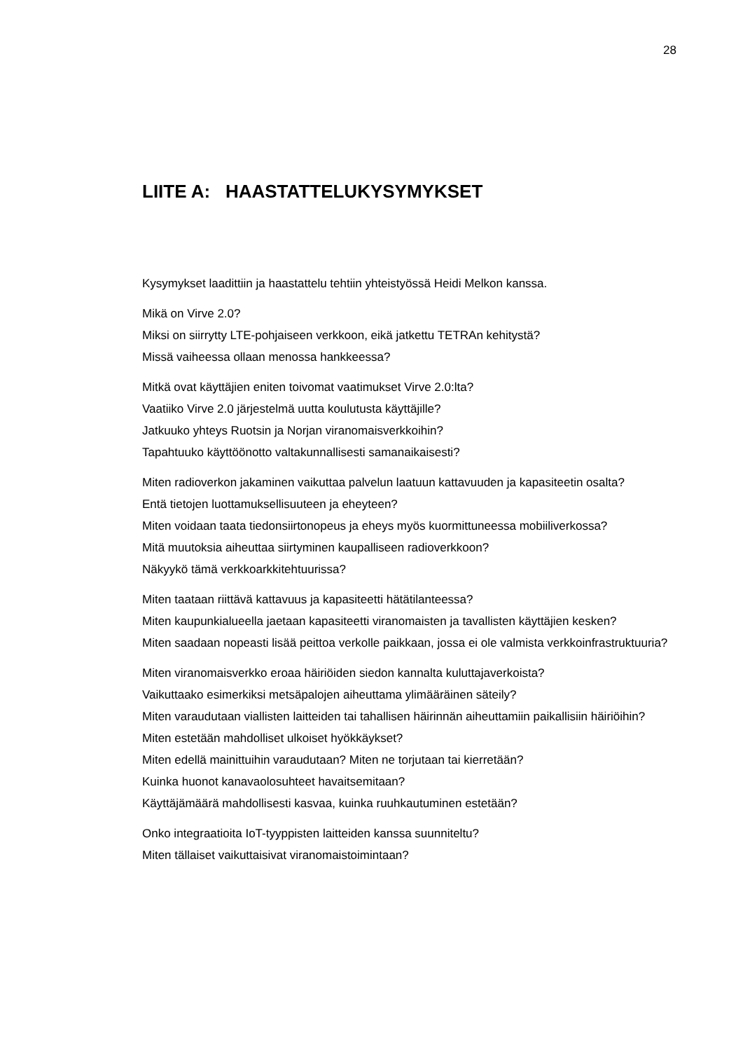28
LIITE A: HAASTATTELUKYSYMYKSET
Kysymykset laadittiin ja haastattelu tehtiin yhteistyössä Heidi Melkon kanssa.
Mikä on Virve 2.0?
Miksi on siirrytty LTE-pohjaiseen verkkoon, eikä jatkettu TETRAn kehitystä?
Missä vaiheessa ollaan menossa hankkeessa?
Mitkä ovat käyttäjien eniten toivomat vaatimukset Virve 2.0:lta?
Vaatiiko Virve 2.0 järjestelmä uutta koulutusta käyttäjille?
Jatkuuko yhteys Ruotsin ja Norjan viranomaisverkkoihin?
Tapahtuuko käyttöönotto valtakunnallisesti samanaikaisesti?
Miten radioverkon jakaminen vaikuttaa palvelun laatuun kattavuuden ja kapasiteetin osalta?
Entä tietojen luottamuksellisuuteen ja eheyteen?
Miten voidaan taata tiedonsiirtonopeus ja eheys myös kuormittuneessa mobiiliverkossa?
Mitä muutoksia aiheuttaa siirtyminen kaupalliseen radioverkkoon?
Näkyykö tämä verkkoarkkitehtuurissa?
Miten taataan riittävä kattavuus ja kapasiteetti hätätilanteessa?
Miten kaupunkialueella jaetaan kapasiteetti viranomaisten ja tavallisten käyttäjien kesken?
Miten saadaan nopeasti lisää peittoa verkolle paikkaan, jossa ei ole valmista verkkoinfrastruktuuria?
Miten viranomaisverkko eroaa häiriöiden siedon kannalta kuluttajaverkoista?
Vaikuttaako esimerkiksi metsäpalojen aiheuttama ylimääräinen säteily?
Miten varaudutaan viallisten laitteiden tai tahallisen häirinnän aiheuttamiin paikallisiin häiriöihin?
Miten estetään mahdolliset ulkoiset hyökkäykset?
Miten edellä mainittuihin varaudutaan? Miten ne torjutaan tai kierretään?
Kuinka huonot kanavaolosuhteet havaitsemitaan?
Käyttäjämäärä mahdollisesti kasvaa, kuinka ruuhkautuminen estetään?
Onko integraatioita IoT-tyyppisten laitteiden kanssa suunniteltu?
Miten tällaiset vaikuttaisivat viranomaistoimintaan?